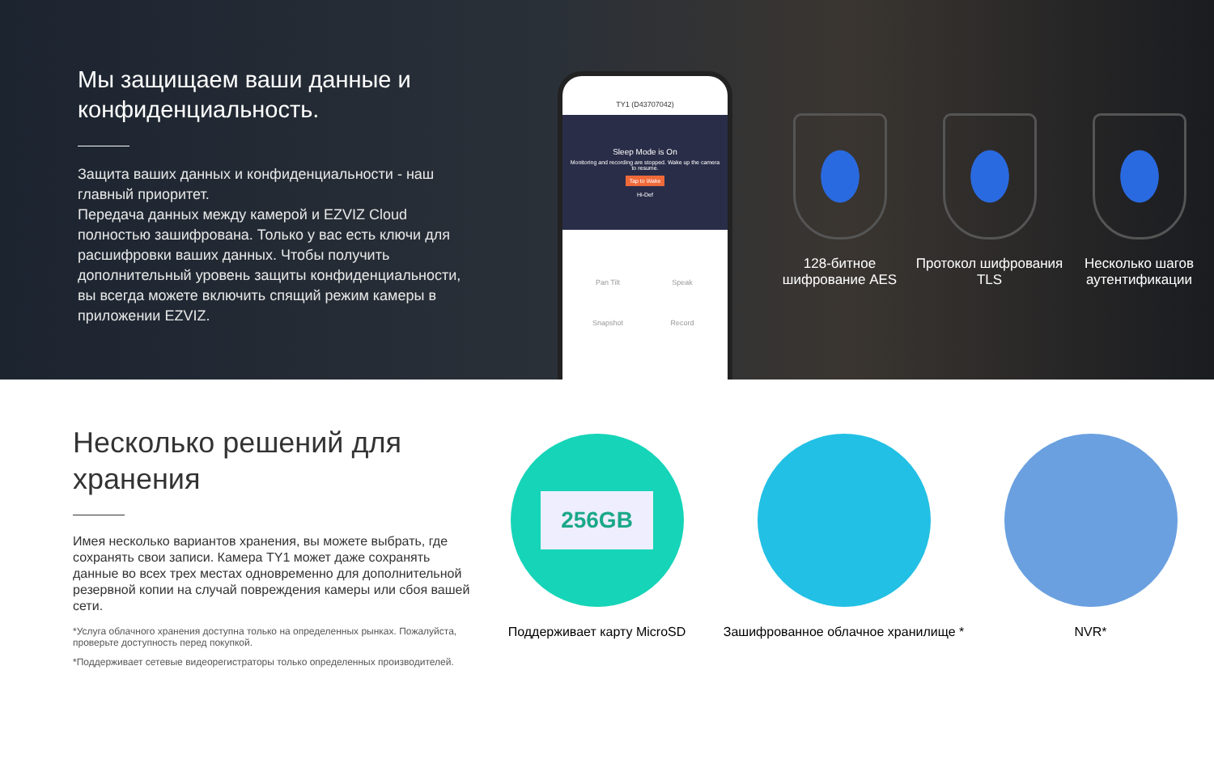Мы защищаем ваши данные и конфиденциальность.
Защита ваших данных и конфиденциальности - наш главный приоритет.
Передача данных между камерой и EZVIZ Cloud полностью зашифрована. Только у вас есть ключи для расшифровки ваших данных. Чтобы получить дополнительный уровень защиты конфиденциальности, вы всегда можете включить спящий режим камеры в приложении EZVIZ.
TY1 (D43707042)
Sleep Mode is On
Monitoring and recording are stopped. Wake up the camera to resume.
Tap to Wake
Hi-Def
Pan Tilt Speak Snapshot Record
128-битное шифрование AES
Протокол шифрования TLS
Несколько шагов аутентификации
Несколько решений для хранения
Имея несколько вариантов хранения, вы можете выбрать, где сохранять свои записи. Камера TY1 может даже сохранять данные во всех трех местах одновременно для дополнительной резервной копии на случай повреждения камеры или сбоя вашей сети.
*Услуга облачного хранения доступна только на определенных рынках. Пожалуйста, проверьте доступность перед покупкой.
*Поддерживает сетевые видеорегистраторы только определенных производителей.
256GB
Поддерживает карту MicroSD
Зашифрованное облачное хранилище *
NVR*